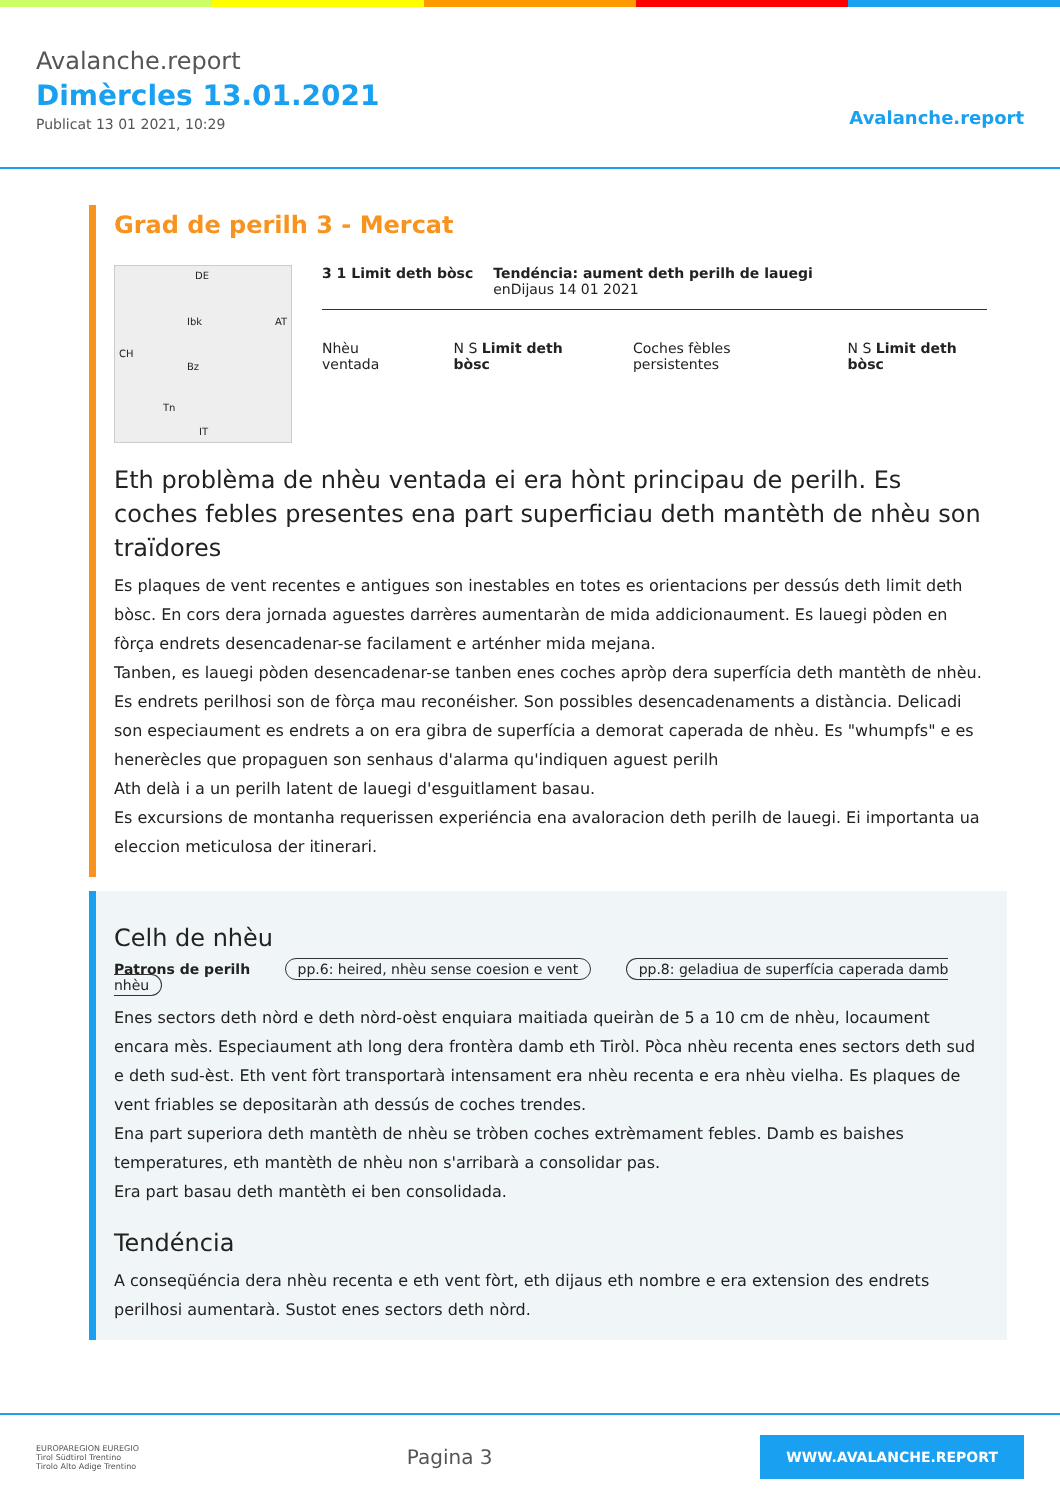Avalanche.report
Dimèrcles 13.01.2021
Publicat 13 01 2021, 10:29
Avalanche.report
Grad de perilh 3 - Mercat
DE
Ibk AT
CH
Bz
Tn
IT
3 1 Limit deth bòsc Tendéncia: aument deth perilh de lauegi
enDijaus 14 01 2021
Nhèu ventada N S Limit deth bòsc Coches fèbles persistentes N S Limit deth bòsc
Eth problèma de nhèu ventada ei era hònt principau de perilh. Es coches febles presentes ena part superficiau deth mantèth de nhèu son traïdores
Es plaques de vent recentes e antigues son inestables en totes es orientacions per dessús deth limit deth bòsc. En cors dera jornada aguestes darrères aumentaràn de mida addicionaument. Es lauegi pòden en fòrça endrets desencadenar-se facilament e arténher mida mejana.
Tanben, es lauegi pòden desencadenar-se tanben enes coches apròp dera superfícia deth mantèth de nhèu. Es endrets perilhosi son de fòrça mau reconéisher. Son possibles desencadenaments a distància. Delicadi son especiaument es endrets a on era gibra de superfícia a demorat caperada de nhèu. Es "whumpfs" e es henerècles que propaguen son senhaus d'alarma qu'indiquen aguest perilh
Ath delà i a un perilh latent de lauegi d'esguitlament basau.
Es excursions de montanha requerissen experiéncia ena avaloracion deth perilh de lauegi. Ei importanta ua eleccion meticulosa der itinerari.
Celh de nhèu
Patrons de perilh pp.6: heired, nhèu sense coesion e vent pp.8: geladiua de superfícia caperada damb nhèu
Enes sectors deth nòrd e deth nòrd-oèst enquiara maitiada queiràn de 5 a 10 cm de nhèu, locaument encara mès. Especiaument ath long dera frontèra damb eth Tiròl. Pòca nhèu recenta enes sectors deth sud e deth sud-èst. Eth vent fòrt transportarà intensament era nhèu recenta e era nhèu vielha. Es plaques de vent friables se depositaràn ath dessús de coches trendes.
Ena part superiora deth mantèth de nhèu se tròben coches extrèmament febles. Damb es baishes temperatures, eth mantèth de nhèu non s'arribarà a consolidar pas.
Era part basau deth mantèth ei ben consolidada.
Tendéncia
A conseqüéncia dera nhèu recenta e eth vent fòrt, eth dijaus eth nombre e era extension des endrets perilhosi aumentarà. Sustot enes sectors deth nòrd.
EUROPAREGION EUREGIO
Tirol Südtirol Trentino
Tirolo Alto Adige Trentino
Pagina 3
WWW.AVALANCHE.REPORT